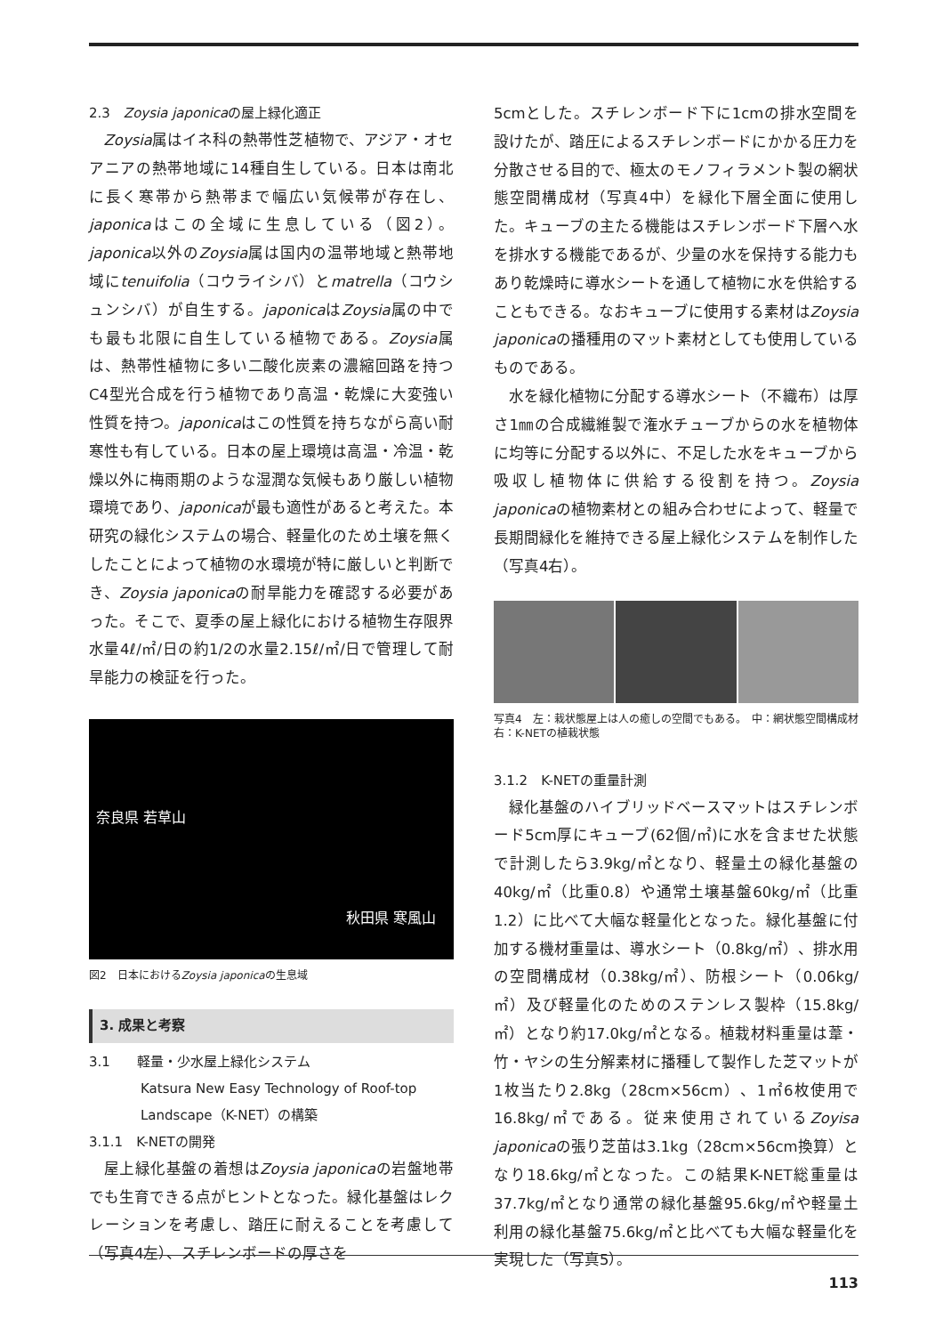2.3　Zoysia japonicaの屋上緑化適正
Zoysia属はイネ科の熱帯性芝植物で、アジア・オセアニアの熱帯地域に14種自生している。日本は南北に長く寒帯から熱帯まで幅広い気候帯が存在し、japonicaはこの全域に生息している（図2）。japonica以外のZoysia属は国内の温帯地域と熱帯地域にtenuifolia（コウライシバ）とmatrella（コウシュンシバ）が自生する。japonicaはZoysia属の中でも最も北限に自生している植物である。Zoysia属は、熱帯性植物に多い二酸化炭素の濃縮回路を持つC4型光合成を行う植物であり高温・乾燥に大変強い性質を持つ。japonicaはこの性質を持ちながら高い耐寒性も有している。日本の屋上環境は高温・冷温・乾燥以外に梅雨期のような湿潤な気候もあり厳しい植物環境であり、japonicaが最も適性があると考えた。本研究の緑化システムの場合、軽量化のため土壌を無くしたことによって植物の水環境が特に厳しいと判断でき、Zoysia japonicaの耐旱能力を確認する必要があった。そこで、夏季の屋上緑化における植物生存限界水量4ℓ/㎡/日の約1/2の水量2.15ℓ/㎡/日で管理して耐旱能力の検証を行った。
奈良県 若草山
秋田県 寒風山
図2　日本におけるZoysia japonicaの生息域
3. 成果と考察
3.1　　軽量・少水屋上緑化システム
Katsura New Easy Technology of Roof-top Landscape（K-NET）の構築
3.1.1　K-NETの開発
屋上緑化基盤の着想はZoysia japonicaの岩盤地帯でも生育できる点がヒントとなった。緑化基盤はレクレーションを考慮し、踏圧に耐えることを考慮して（写真4左）、スチレンボードの厚さを
5cmとした。スチレンボード下に1cmの排水空間を設けたが、踏圧によるスチレンボードにかかる圧力を分散させる目的で、極太のモノフィラメント製の網状態空間構成材（写真4中）を緑化下層全面に使用した。キューブの主たる機能はスチレンボード下層へ水を排水する機能であるが、少量の水を保持する能力もあり乾燥時に導水シートを通して植物に水を供給することもできる。なおキューブに使用する素材はZoysia japonicaの播種用のマット素材としても使用しているものである。
水を緑化植物に分配する導水シート（不織布）は厚さ1㎜の合成繊維製で潅水チューブからの水を植物体に均等に分配する以外に、不足した水をキューブから吸収し植物体に供給する役割を持つ。Zoysia japonicaの植物素材との組み合わせによって、軽量で長期間緑化を維持できる屋上緑化システムを制作した（写真4右）。
写真4　左：栽状態屋上は人の癒しの空間でもある。　中：網状態空間構成材　右：K-NETの植栽状態
3.1.2　K-NETの重量計測
緑化基盤のハイブリッドベースマットはスチレンボード5cm厚にキューブ(62個/㎡)に水を含ませた状態で計測したら3.9kg/㎡となり、軽量土の緑化基盤の40kg/㎡（比重0.8）や通常土壌基盤60kg/㎡（比重1.2）に比べて大幅な軽量化となった。緑化基盤に付加する機材重量は、導水シート（0.8kg/㎡）、排水用の空間構成材（0.38kg/㎡）、防根シート（0.06kg/㎡）及び軽量化のためのステンレス製枠（15.8kg/㎡）となり約17.0kg/㎡となる。植栽材料重量は葦・竹・ヤシの生分解素材に播種して製作した芝マットが1枚当たり2.8kg（28cm×56cm）、1㎡6枚使用で16.8kg/㎡である。従来使用されているZoyisa japonicaの張り芝苗は3.1kg（28cm×56cm換算）となり18.6kg/㎡となった。この結果K-NET総重量は37.7kg/㎡となり通常の緑化基盤95.6kg/㎡や軽量土利用の緑化基盤75.6kg/㎡と比べても大幅な軽量化を実現した（写真5）。
113